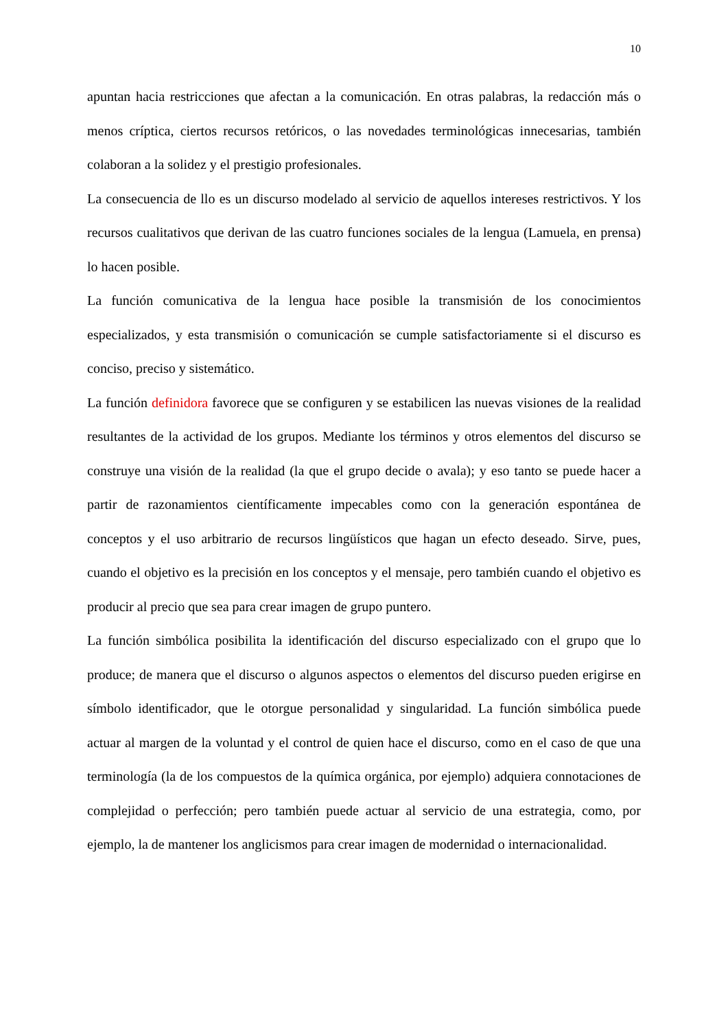10
apuntan hacia restricciones que afectan a la comunicación. En otras palabras, la redacción más o menos críptica, ciertos recursos retóricos, o las novedades terminológicas innecesarias, también colaboran a la solidez y el prestigio profesionales.
La consecuencia de llo es un discurso modelado al servicio de aquellos intereses restrictivos. Y los recursos cualitativos que derivan de las cuatro funciones sociales de la lengua (Lamuela, en prensa) lo hacen posible.
La función comunicativa de la lengua hace posible la transmisión de los conocimientos especializados, y esta transmisión o comunicación se cumple satisfactoriamente si el discurso es conciso, preciso y sistemático.
La función definidora favorece que se configuren y se estabilicen las nuevas visiones de la realidad resultantes de la actividad de los grupos. Mediante los términos y otros elementos del discurso se construye una visión de la realidad (la que el grupo decide o avala); y eso tanto se puede hacer a partir de razonamientos científicamente impecables como con la generación espontánea de conceptos y el uso arbitrario de recursos lingüísticos que hagan un efecto deseado. Sirve, pues, cuando el objetivo es la precisión en los conceptos y el mensaje, pero también cuando el objetivo es producir al precio que sea para crear imagen de grupo puntero.
La función simbólica posibilita la identificación del discurso especializado con el grupo que lo produce; de manera que el discurso o algunos aspectos o elementos del discurso pueden erigirse en símbolo identificador, que le otorgue personalidad y singularidad. La función simbólica puede actuar al margen de la voluntad y el control de quien hace el discurso, como en el caso de que una terminología (la de los compuestos de la química orgánica, por ejemplo) adquiera connotaciones de complejidad o perfección; pero también puede actuar al servicio de una estrategia, como, por ejemplo, la de mantener los anglicismos para crear imagen de modernidad o internacionalidad.